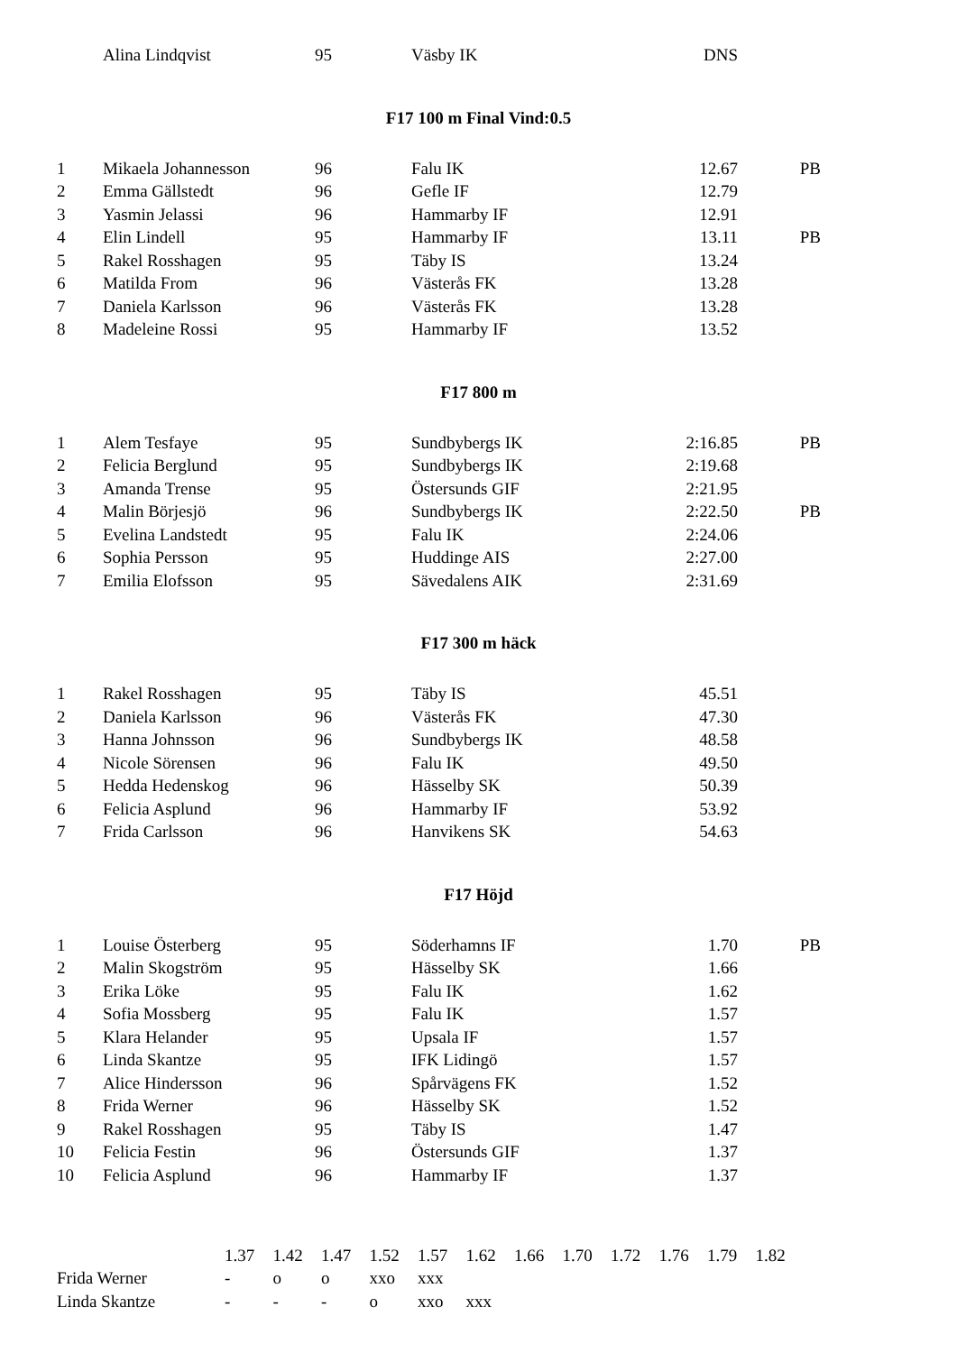| | Alina Lindqvist | 95 | Väsby IK | DNS | |
F17 100 m Final Vind:0.5
| 1 | Mikaela Johannesson | 96 | Falu IK | 12.67 | PB |
| 2 | Emma Gällstedt | 96 | Gefle IF | 12.79 | |
| 3 | Yasmin Jelassi | 96 | Hammarby IF | 12.91 | |
| 4 | Elin Lindell | 95 | Hammarby IF | 13.11 | PB |
| 5 | Rakel Rosshagen | 95 | Täby IS | 13.24 | |
| 6 | Matilda From | 96 | Västerås FK | 13.28 | |
| 7 | Daniela Karlsson | 96 | Västerås FK | 13.28 | |
| 8 | Madeleine Rossi | 95 | Hammarby IF | 13.52 | |
F17 800 m
| 1 | Alem Tesfaye | 95 | Sundbybergs IK | 2:16.85 | PB |
| 2 | Felicia Berglund | 95 | Sundbybergs IK | 2:19.68 | |
| 3 | Amanda Trense | 95 | Östersunds GIF | 2:21.95 | |
| 4 | Malin Börjesjö | 96 | Sundbybergs IK | 2:22.50 | PB |
| 5 | Evelina Landstedt | 95 | Falu IK | 2:24.06 | |
| 6 | Sophia Persson | 95 | Huddinge AIS | 2:27.00 | |
| 7 | Emilia Elofsson | 95 | Sävedalens AIK | 2:31.69 | |
F17 300 m häck
| 1 | Rakel Rosshagen | 95 | Täby IS | 45.51 | |
| 2 | Daniela Karlsson | 96 | Västerås FK | 47.30 | |
| 3 | Hanna Johnsson | 96 | Sundbybergs IK | 48.58 | |
| 4 | Nicole Sörensen | 96 | Falu IK | 49.50 | |
| 5 | Hedda Hedenskog | 96 | Hässelby SK | 50.39 | |
| 6 | Felicia Asplund | 96 | Hammarby IF | 53.92 | |
| 7 | Frida Carlsson | 96 | Hanvikens SK | 54.63 | |
F17 Höjd
| 1 | Louise Österberg | 95 | Söderhamns IF | 1.70 | PB |
| 2 | Malin Skogström | 95 | Hässelby SK | 1.66 | |
| 3 | Erika Löke | 95 | Falu IK | 1.62 | |
| 4 | Sofia Mossberg | 95 | Falu IK | 1.57 | |
| 5 | Klara Helander | 95 | Upsala IF | 1.57 | |
| 6 | Linda Skantze | 95 | IFK Lidingö | 1.57 | |
| 7 | Alice Hindersson | 96 | Spårvägens FK | 1.52 | |
| 8 | Frida Werner | 96 | Hässelby SK | 1.52 | |
| 9 | Rakel Rosshagen | 95 | Täby IS | 1.47 | |
| 10 | Felicia Festin | 96 | Östersunds GIF | 1.37 | |
| 10 | Felicia Asplund | 96 | Hammarby IF | 1.37 | |
| | 1.37 | 1.42 | 1.47 | 1.52 | 1.57 | 1.62 | 1.66 | 1.70 | 1.72 | 1.76 | 1.79 | 1.82 |
| Frida Werner | - | o | o | xxo | xxx | | | | | | | |
| Linda Skantze | - | - | - | o | xxo | xxx | | | | | | |